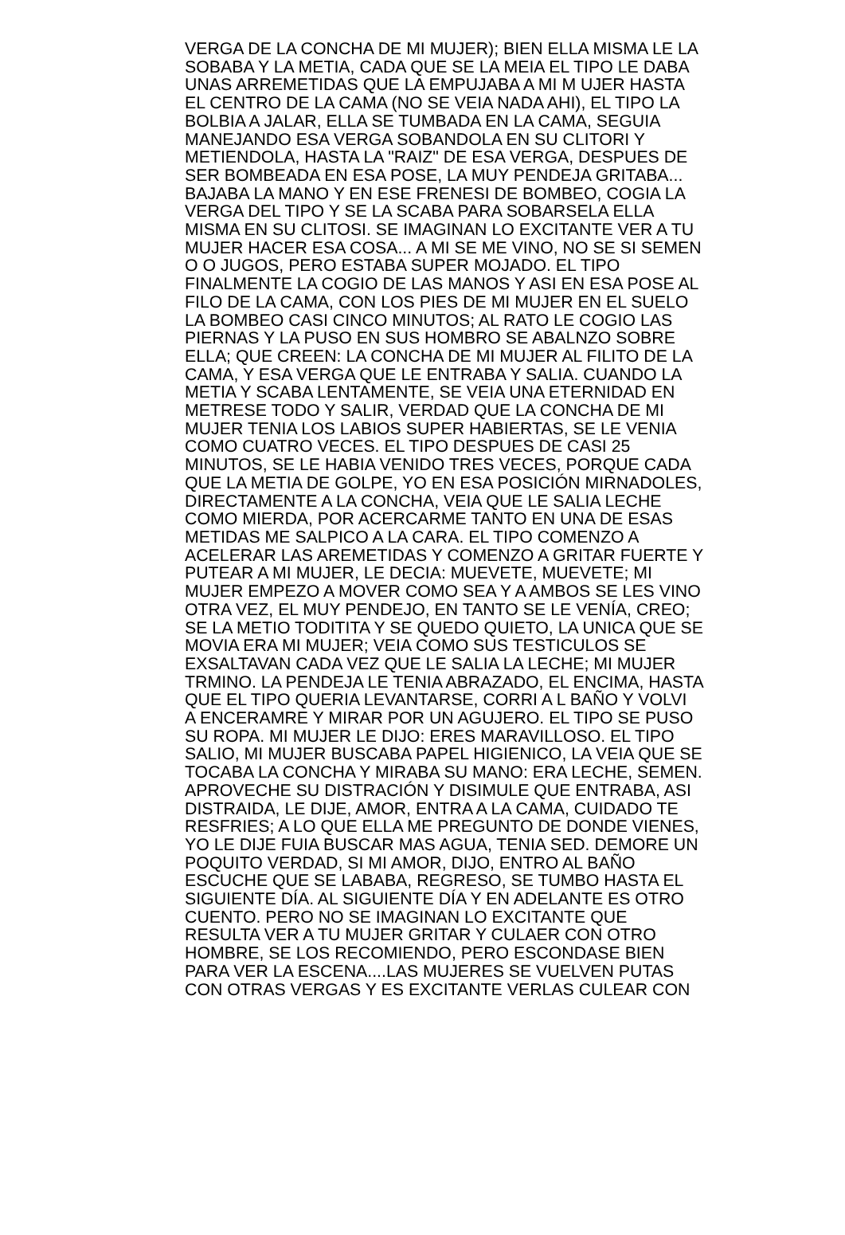VERGA DE LA CONCHA DE MI MUJER); BIEN ELLA MISMA LE LA
SOBABA Y LA METIA, CADA QUE SE LA MEIA EL TIPO LE DABA
UNAS ARREMETIDAS QUE LA EMPUJABA A MI M UJER HASTA
EL CENTRO DE LA CAMA (NO SE VEIA NADA AHI), EL TIPO LA
BOLBIA A JALAR, ELLA SE TUMBADA EN LA CAMA, SEGUIA
MANEJANDO ESA VERGA SOBANDOLA EN SU CLITORI Y
METIENDOLA, HASTA LA "RAIZ" DE ESA VERGA, DESPUES DE
SER BOMBEADA EN ESA POSE, LA MUY PENDEJA GRITABA...
BAJABA LA MANO Y EN ESE FRENESI DE BOMBEO, COGIA LA
VERGA DEL TIPO Y SE LA SCABA PARA SOBARSELA ELLA
MISMA EN SU CLITOSI. SE IMAGINAN LO EXCITANTE VER A TU
MUJER HACER ESA COSA... A MI SE ME VINO, NO SE SI SEMEN
O O JUGOS, PERO ESTABA SUPER MOJADO. EL TIPO
FINALMENTE LA COGIO DE LAS MANOS Y ASI EN ESA POSE AL
FILO DE LA CAMA, CON LOS PIES DE MI MUJER EN EL SUELO
LA BOMBEO CASI CINCO MINUTOS; AL RATO LE COGIO LAS
PIERNAS Y LA PUSO EN SUS HOMBRO SE ABALNZO SOBRE
ELLA; QUE CREEN: LA CONCHA DE MI MUJER AL FILITO DE LA
CAMA, Y ESA VERGA QUE LE ENTRABA Y SALIA. CUANDO LA
METIA Y SCABA LENTAMENTE, SE VEIA UNA ETERNIDAD EN
METRESE TODO Y SALIR, VERDAD QUE LA CONCHA DE MI
MUJER TENIA LOS LABIOS SUPER HABIERTAS, SE LE VENIA
COMO CUATRO VECES. EL TIPO DESPUES DE CASI 25
MINUTOS, SE LE HABIA VENIDO TRES VECES, PORQUE CADA
QUE LA METIA DE GOLPE, YO EN ESA POSICIÓN MIRNADOLES,
DIRECTAMENTE A LA CONCHA, VEIA QUE LE SALIA LECHE
COMO MIERDA, POR ACERCARME TANTO EN UNA DE ESAS
METIDAS ME SALPICO A LA CARA. EL TIPO COMENZO A
ACELERAR LAS AREMETIDAS Y COMENZO A GRITAR FUERTE Y
PUTEAR A MI MUJER, LE DECIA: MUEVETE, MUEVETE; MI
MUJER EMPEZO A MOVER COMO SEA Y A AMBOS SE LES VINO
OTRA VEZ, EL MUY PENDEJO, EN TANTO SE LE VENÍA, CREO;
SE LA METIO TODITITA Y SE QUEDO QUIETO, LA UNICA QUE SE
MOVIA ERA MI MUJER; VEIA COMO SUS TESTICULOS SE
EXSALTAVAN CADA VEZ QUE LE SALIA LA LECHE; MI MUJER
TRMINO. LA PENDEJA LE TENIA ABRAZADO, EL ENCIMA, HASTA
QUE EL TIPO QUERIA LEVANTARSE, CORRI A L BAÑO Y VOLVI
A ENCERAMRE Y MIRAR POR UN AGUJERO. EL TIPO SE PUSO
SU ROPA. MI MUJER LE DIJO: ERES MARAVILLOSO. EL TIPO
SALIO, MI MUJER BUSCABA PAPEL HIGIENICO, LA VEIA QUE SE
TOCABA LA CONCHA Y MIRABA SU MANO: ERA LECHE, SEMEN.
APROVECHE SU DISTRACIÓN Y DISIMULE QUE ENTRABA, ASI
DISTRAIDA, LE DIJE, AMOR, ENTRA A LA CAMA, CUIDADO TE
RESFRIES; A LO QUE ELLA ME PREGUNTO DE DONDE VIENES,
YO LE DIJE FUIA BUSCAR MAS AGUA, TENIA SED. DEMORE UN
POQUITO VERDAD, SI MI AMOR, DIJO, ENTRO AL BAÑO
ESCUCHE QUE SE LABABA, REGRESO, SE TUMBO HASTA EL
SIGUIENTE DÍA. AL SIGUIENTE DÍA Y EN ADELANTE ES OTRO
CUENTO. PERO NO SE IMAGINAN LO EXCITANTE QUE
RESULTA VER A TU MUJER GRITAR Y CULAER CON OTRO
HOMBRE, SE LOS RECOMIENDO, PERO ESCONDASE BIEN
PARA VER LA ESCENA....LAS MUJERES SE VUELVEN PUTAS
CON OTRAS VERGAS Y ES EXCITANTE VERLAS CULEAR CON